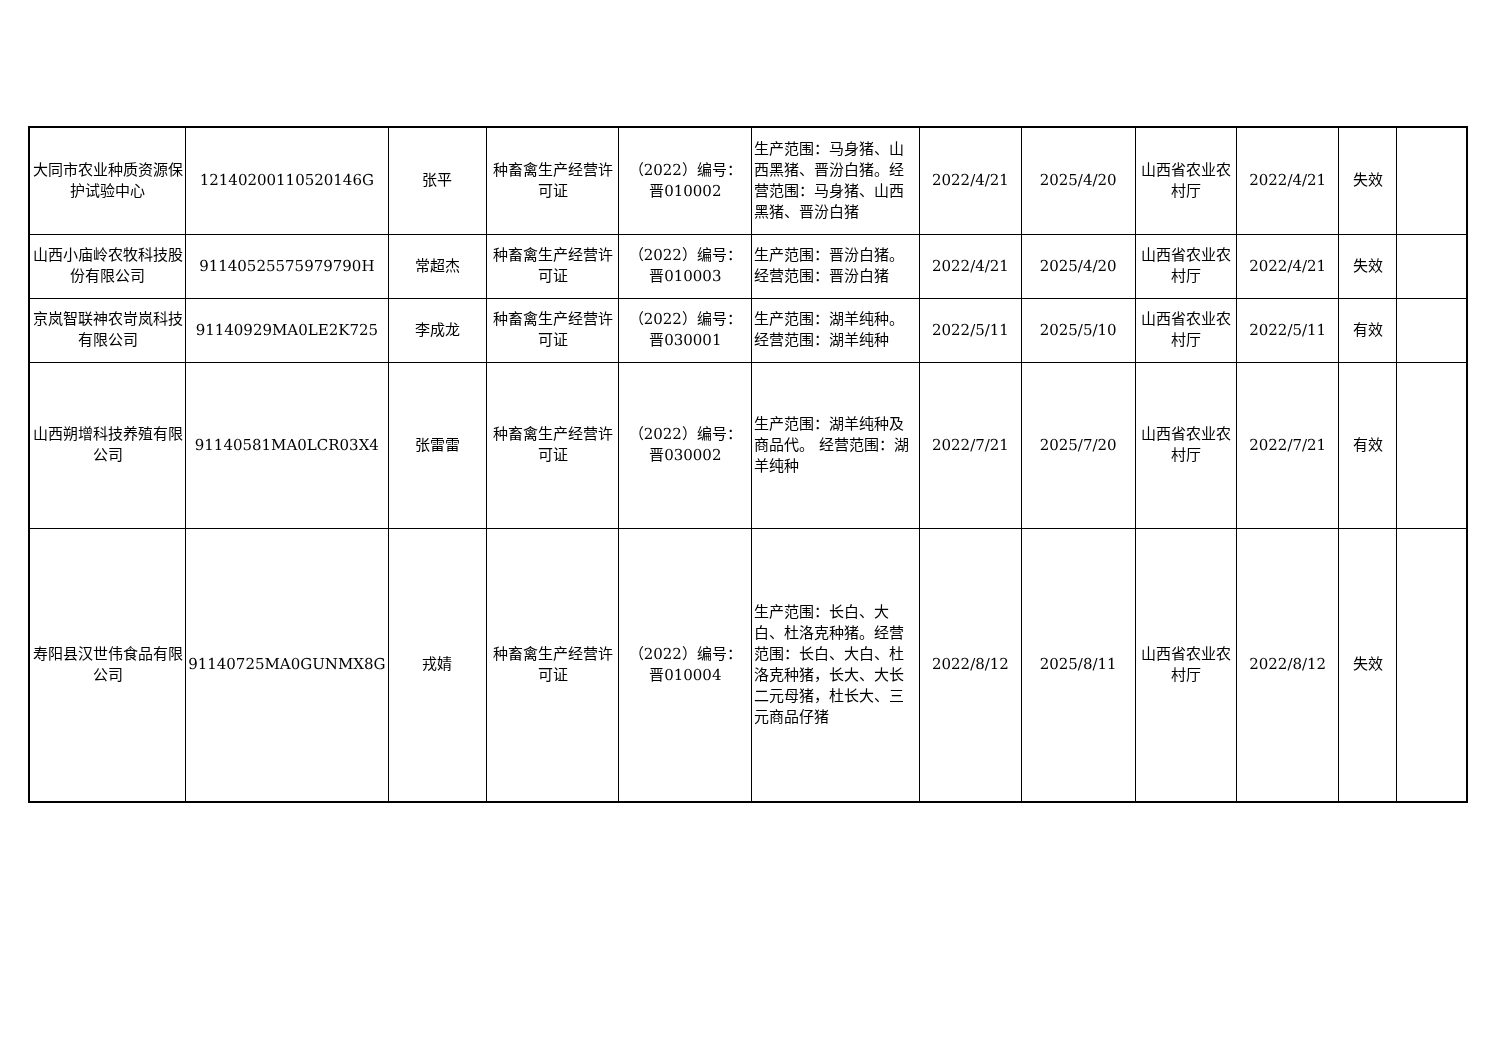| 大同市农业种质资源保护试验中心 | 12140200110520146G | 张平 | 种畜禽生产经营许可证 | （2022）编号：晋010002 | 生产范围：马身猪、山西黑猪、晋汾白猪。经营范围：马身猪、山西黑猪、晋汾白猪 | 2022/4/21 | 2025/4/20 | 山西省农业农村厅 | 2022/4/21 | 失效 | |
| 山西小庙岭农牧科技股份有限公司 | 91140525575979790H | 常超杰 | 种畜禽生产经营许可证 | （2022）编号：晋010003 | 生产范围：晋汾白猪。经营范围：晋汾白猪 | 2022/4/21 | 2025/4/20 | 山西省农业农村厅 | 2022/4/21 | 失效 | |
| 京岚智联神农岢岚科技有限公司 | 91140929MA0LE2K725 | 李成龙 | 种畜禽生产经营许可证 | （2022）编号：晋030001 | 生产范围：湖羊纯种。经营范围：湖羊纯种 | 2022/5/11 | 2025/5/10 | 山西省农业农村厅 | 2022/5/11 | 有效 | |
| 山西朔增科技养殖有限公司 | 91140581MA0LCR03X4 | 张雷雷 | 种畜禽生产经营许可证 | （2022）编号：晋030002 | 生产范围：湖羊纯种及商品代。 经营范围：湖羊纯种 | 2022/7/21 | 2025/7/20 | 山西省农业农村厅 | 2022/7/21 | 有效 | |
| 寿阳县汉世伟食品有限公司 | 91140725MA0GUNMX8G | 戎婧 | 种畜禽生产经营许可证 | （2022）编号：晋010004 | 生产范围：长白、大白、杜洛克种猪。经营范围：长白、大白、杜洛克种猪，长大、大长二元母猪，杜长大、三元商品仔猪 | 2022/8/12 | 2025/8/11 | 山西省农业农村厅 | 2022/8/12 | 失效 | |